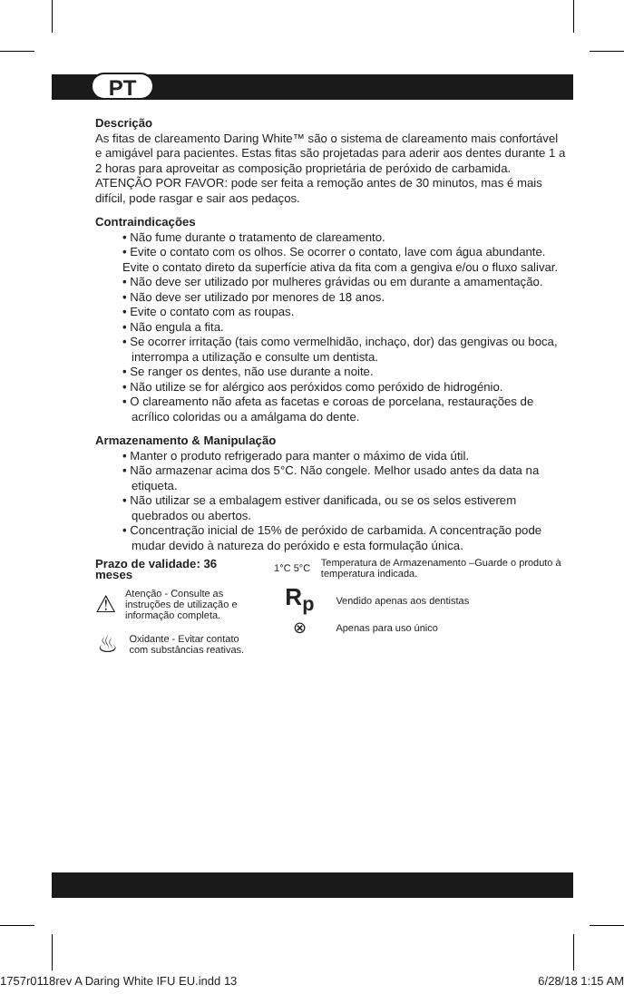PT
Descrição
As fitas de clareamento Daring White™ são o sistema de clareamento mais confortável e amigável para pacientes. Estas fitas são projetadas para aderir aos dentes durante 1 a 2 horas para aproveitar as composição proprietária de peróxido de carbamida. ATENÇÃO POR FAVOR: pode ser feita a remoção antes de 30 minutos, mas é mais difícil, pode rasgar e sair aos pedaços.
Contraindicações
• Não fume durante o tratamento de clareamento.
• Evite o contato com os olhos. Se ocorrer o contato, lave com água abundante.
Evite o contato direto da superfície ativa da fita com a gengiva e/ou o fluxo salivar.
• Não deve ser utilizado por mulheres grávidas ou em durante a amamentação.
• Não deve ser utilizado por menores de 18 anos.
• Evite o contato com as roupas.
• Não engula a fita.
• Se ocorrer irritação (tais como vermelhidão, inchaço, dor) das gengivas ou boca, interrompa a utilização e consulte um dentista.
• Se ranger os dentes, não use durante a noite.
• Não utilize se for alérgico aos peróxidos como peróxido de hidrogénio.
• O clareamento não afeta as facetas e coroas de porcelana, restaurações de acrílico coloridas ou a amálgama do dente.
Armazenamento & Manipulação
• Manter o produto refrigerado para manter o máximo de vida útil.
• Não armazenar acima dos 5°C. Não congele. Melhor usado antes da data na etiqueta.
• Não utilizar se a embalagem estiver danificada, ou se os selos estiverem quebrados ou abertos.
• Concentração inicial de 15% de peróxido de carbamida. A concentração pode mudar devido à natureza do peróxido e esta formulação única.
Prazo de validade: 36 meses
⚠
Atenção - Consulte as instruções de utilização e informação completa.
♨
Oxidante - Evitar contato com substâncias reativas.
1°C 5°C
Temperatura de Armazenamento –Guarde o produto à temperatura indicada.
R<sub>p</sub>
Vendido apenas aos dentistas
⊗
Apenas para uso único
1757r0118rev A Daring White IFU EU.indd 13 6/28/18 1:15 AM